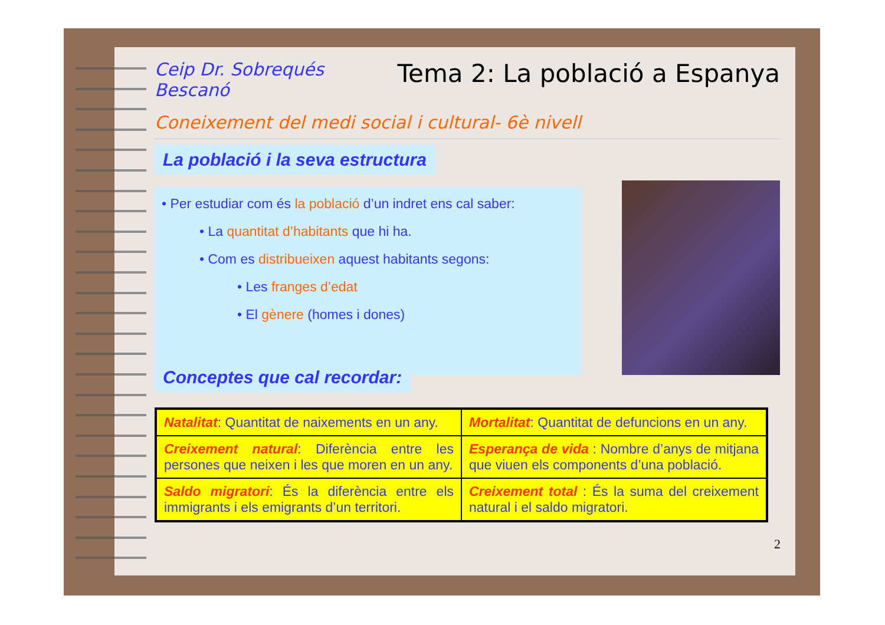Ceip Dr. Sobrequés
Bescanó
Tema 2: La població a Espanya
Coneixement del medi social i cultural- 6è nivell
La població i la seva estructura
• Per estudiar com és la població d’un indret ens cal saber:
• La quantitat d’habitants que hi ha.
• Com es distribueixen aquest habitants segons:
• Les franges d’edat
• El gènere (homes i dones)
Conceptes que cal recordar:
| Natalitat : Quantitat de naixements en un any. | Mortalitat : Quantitat de defuncions en un any. |
| Creixement natural : Diferència entre les persones que neixen i les que moren en un any. | Esperança de vida : Nombre d’anys de mitjana que viuen els components d’una població. |
| Saldo migratori : És la diferència entre els immigrants i els emigrants d’un territori. | Creixement total : És la suma del creixement natural i el saldo migratori. |
2